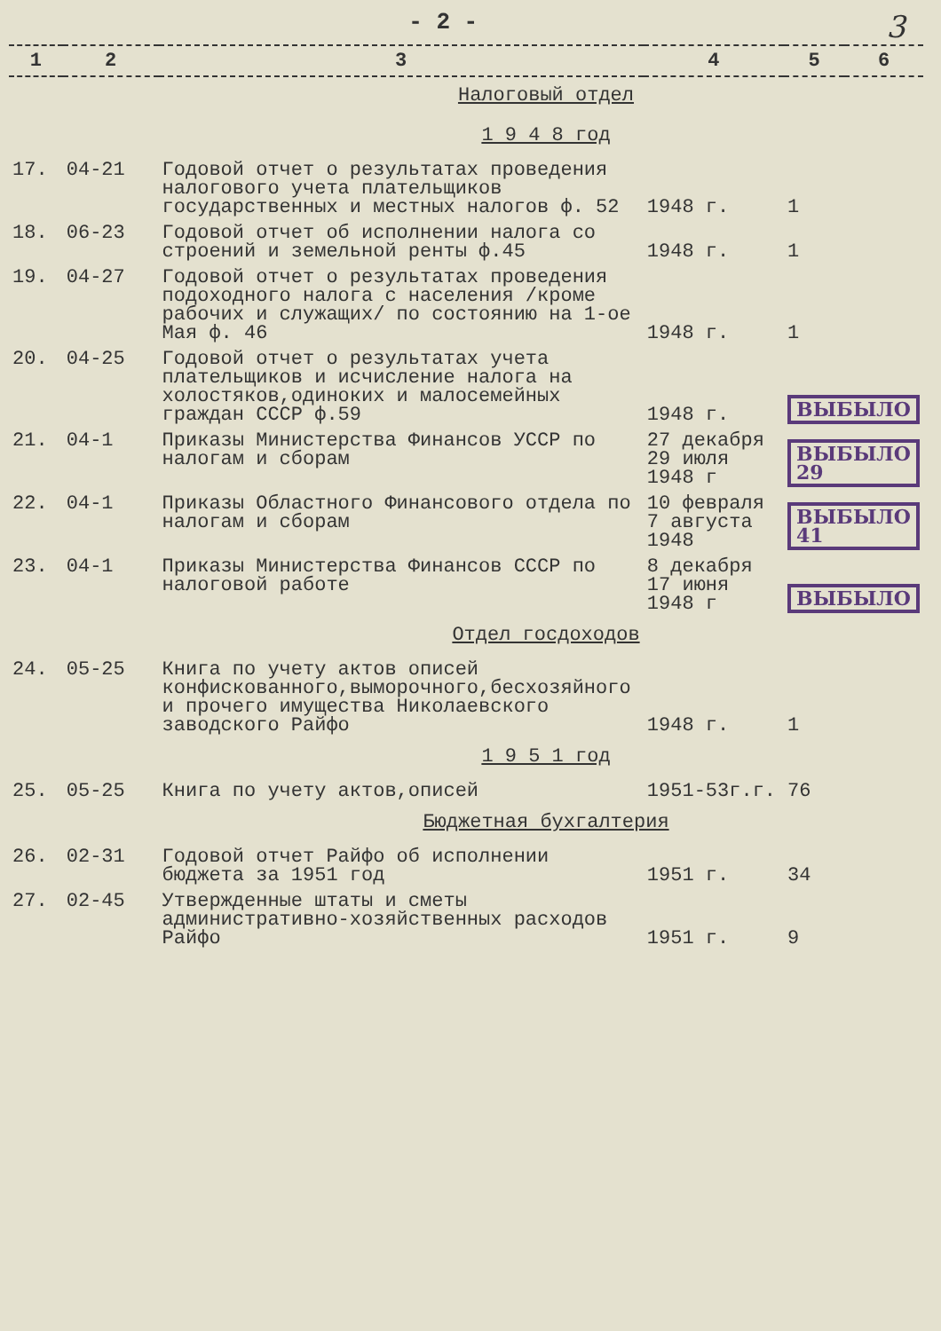- 2 -
3
| 1 | 2 | 3 | 4 | 5 | 6 |
| --- | --- | --- | --- | --- | --- |
| Налоговый отдел | | | | | |
| 1 9 4 8 год | | | | | |
| 17. | 04-21 | Годовой отчет о результатах проведения налогового учета плательщиков государственных и местных налогов ф. 52 | 1948 г. | 1 | |
| 18. | 06-23 | Годовой отчет об исполнении налога со строений и земельной ренты ф.45 | 1948 г. | 1 | |
| 19. | 04-27 | Годовой отчет о результатах проведения подоходного налога с населения /кроме рабочих и служащих/ по состоянию на 1-ое Мая ф. 46 | 1948 г. | 1 | |
| 20. | 04-25 | Годовой отчет о результатах учета плательщиков и исчисление налога на холостяков,одиноких и малосемейных граждан СССР ф.59 | 1948 г. | ВЫБЫЛО | |
| 21. | 04-1 | Приказы Министерства Финансов УССР по налогам и сборам | 27 декабря 29 июля 1948 г | ВЫБЫЛО 29 | |
| 22. | 04-1 | Приказы Областного Финансового отдела по налогам и сборам | 10 февраля 7 августа 1948 | ВЫБЫЛО 41 | |
| 23. | 04-1 | Приказы Министерства Финансов СССР по налоговой работе | 8 декабря 17 июня 1948 г | ВЫБЫЛО | |
| Отдел госдоходов | | | | | |
| 24. | 05-25 | Книга по учету актов описей конфискованного,выморочного,бесхозяйного и прочего имущества Николаевского заводского Райфо | 1948 г. | 1 | |
| 1 9 5 1 год | | | | | |
| 25. | 05-25 | Книга по учету актов,описей | 1951-53г.г. | 76 | |
| Бюджетная бухгалтерия | | | | | |
| 26. | 02-31 | Годовой отчет Райфо об исполнении бюджета за 1951 год | 1951 г. | 34 | |
| 27. | 02-45 | Утвержденные штаты и сметы административно-хозяйственных расходов Райфо | 1951 г. | 9 | |